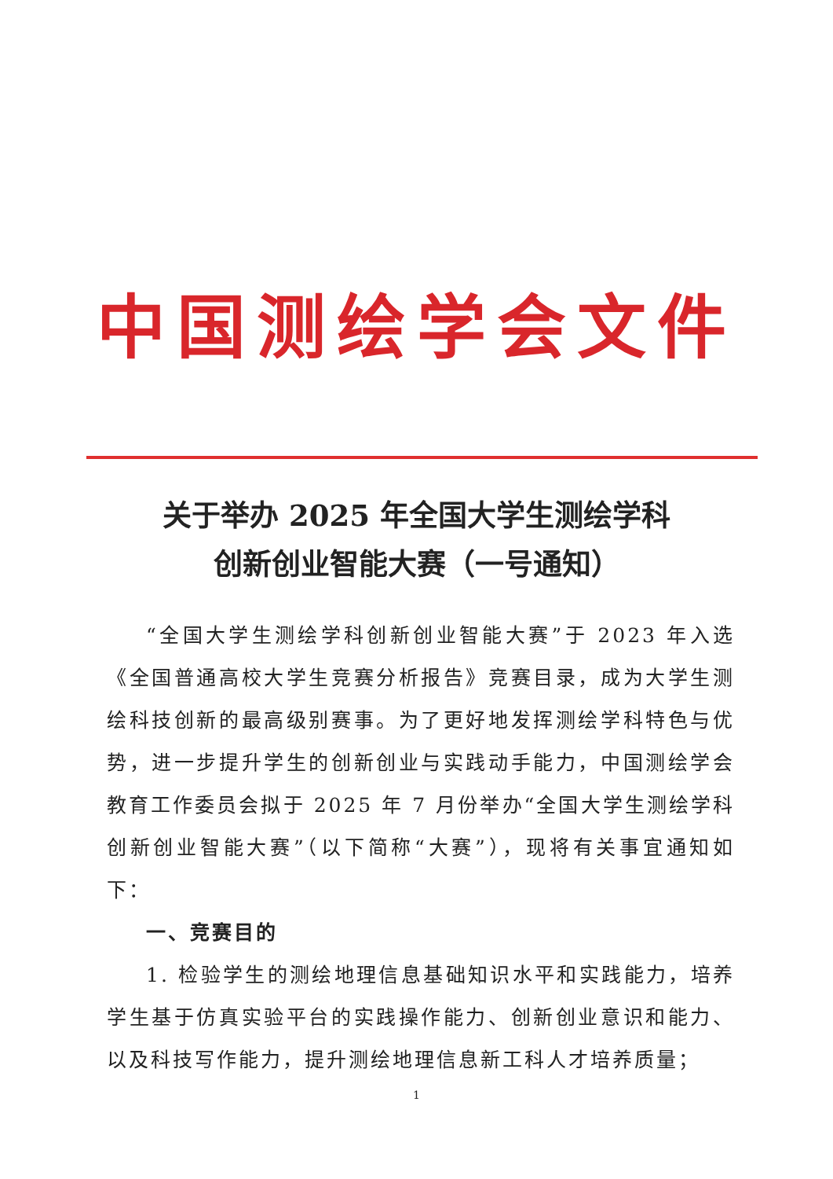中国测绘学会文件
关于举办 2025 年全国大学生测绘学科
创新创业智能大赛（一号通知）
“全国大学生测绘学科创新创业智能大赛”于 2023 年入选《全国普通高校大学生竞赛分析报告》竞赛目录，成为大学生测绘科技创新的最高级别赛事。为了更好地发挥测绘学科特色与优势，进一步提升学生的创新创业与实践动手能力，中国测绘学会教育工作委员会拟于 2025 年 7 月份举办“全国大学生测绘学科创新创业智能大赛”（以下简称“大赛”），现将有关事宜通知如下：
一、竞赛目的
1. 检验学生的测绘地理信息基础知识水平和实践能力，培养学生基于仿真实验平台的实践操作能力、创新创业意识和能力、以及科技写作能力，提升测绘地理信息新工科人才培养质量；
1